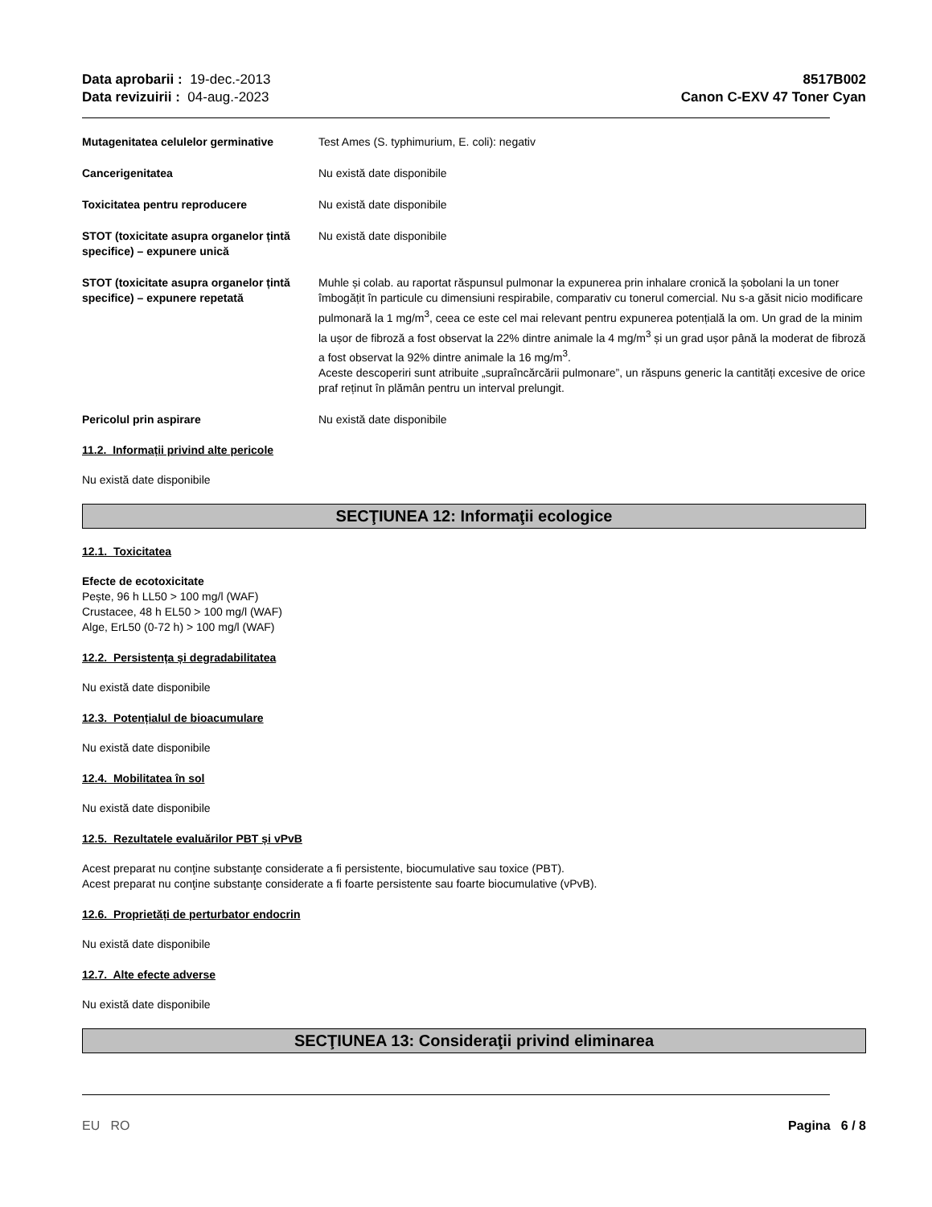Data aprobarii : 19-dec.-2013
Data revizuirii : 04-aug.-2023
8517B002
Canon C-EXV 47 Toner Cyan
Mutagenitatea celulelor germinative Test Ames (S. typhimurium, E. coli): negativ
Cancerigenitatea Nu există date disponibile
Toxicitatea pentru reproducere Nu există date disponibile
STOT (toxicitate asupra organelor țintă specifice) – expunere unică
Nu există date disponibile
STOT (toxicitate asupra organelor țintă specifice) – expunere repetată
Muhle și colab. au raportat răspunsul pulmonar la expunerea prin inhalare cronică la șobolani la un toner îmbogățit în particule cu dimensiuni respirabile, comparativ cu tonerul comercial. Nu s-a găsit nicio modificare pulmonară la 1 mg/m<sup>3</sup>, ceea ce este cel mai relevant pentru expunerea potențială la om. Un grad de la minim la ușor de fibroză a fost observat la 22% dintre animale la 4 mg/m<sup>3</sup> și un grad ușor până la moderat de fibroză a fost observat la 92% dintre animale la 16 mg/m<sup>3</sup>.
Aceste descoperiri sunt atribuite „supraîncărcării pulmonare”, un răspuns generic la cantități excesive de orice praf reținut în plămân pentru un interval prelungit.
Pericolul prin aspirare Nu există date disponibile
11.2. Informații privind alte pericole
Nu există date disponibile
SECŢIUNEA 12: Informaţii ecologice
12.1. Toxicitatea
Efecte de ecotoxicitate
Pește, 96 h LL50 > 100 mg/l (WAF)
Crustacee, 48 h EL50 > 100 mg/l (WAF)
Alge, ErL50 (0-72 h) > 100 mg/l (WAF)
12.2. Persistența și degradabilitatea
Nu există date disponibile
12.3. Potențialul de bioacumulare
Nu există date disponibile
12.4. Mobilitatea în sol
Nu există date disponibile
12.5. Rezultatele evaluărilor PBT și vPvB
Acest preparat nu conţine substanţe considerate a fi persistente, biocumulative sau toxice (PBT).
Acest preparat nu conţine substanţe considerate a fi foarte persistente sau foarte biocumulative (vPvB).
12.6. Proprietăți de perturbator endocrin
Nu există date disponibile
12.7. Alte efecte adverse
Nu există date disponibile
SECŢIUNEA 13: Consideraţii privind eliminarea
EU RO Pagina 6 / 8